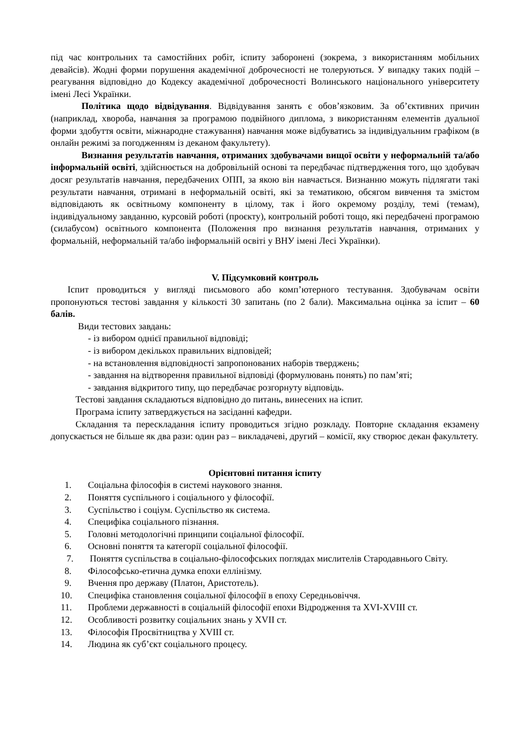під час контрольних та самостійних робіт, іспиту заборонені (зокрема, з використанням мобільних девайсів). Жодні форми порушення академічної доброчесності не толеруються. У випадку таких подій – реагування відповідно до Кодексу академічної доброчесності Волинського національного університету імені Лесі Українки.
Політика щодо відвідування. Відвідування занять є обов’язковим. За об’єктивних причин (наприклад, хвороба, навчання за програмою подвійного диплома, з використанням елементів дуальної форми здобуття освіти, міжнародне стажування) навчання може відбуватись за індивідуальним графіком (в онлайн режимі за погодженням із деканом факультету).
Визнання результатів навчання, отриманих здобувачами вищої освіти у неформальній та/або інформальній освіті, здійснюється на добровільній основі та передбачає підтвердження того, що здобувач досяг результатів навчання, передбачених ОПП, за якою він навчається. Визнанню можуть підлягати такі результати навчання, отримані в неформальній освіті, які за тематикою, обсягом вивчення та змістом відповідають як освітньому компоненту в цілому, так і його окремому розділу, темі (темам), індивідуальному завданню, курсовій роботі (проєкту), контрольній роботі тощо, які передбачені програмою (силабусом) освітнього компонента (Положення про визнання результатів навчання, отриманих у формальній, неформальній та/або інформальній освіті у ВНУ імені Лесі Українки).
V. Підсумковий контроль
Іспит проводиться у вигляді письмового або комп’ютерного тестування. Здобувачам освіти пропонуються тестові завдання у кількості 30 запитань (по 2 бали). Максимальна оцінка за іспит – 60 балів.
Види тестових завдань:
- із вибором однієї правильної відповіді;
- із вибором декількох правильних відповідей;
- на встановлення відповідності запропонованих наборів тверджень;
- завдання на відтворення правильної відповіді (формулювань понять) по пам’яті;
- завдання відкритого типу, що передбачає розгорнуту відповідь.
Тестові завдання складаються відповідно до питань, винесених на іспит.
Програма іспиту затверджується на засіданні кафедри.
Складання та перескладання іспиту проводиться згідно розкладу. Повторне складання екзамену допускається не більше як два рази: один раз – викладачеві, другий – комісії, яку створює декан факультету.
Орієнтовні питання іспиту
1. Соціальна філософія в системі наукового знання.
2. Поняття суспільного і соціального у філософії.
3. Суспільство і соціум. Суспільство як система.
4. Специфіка соціального пізнання.
5. Головні методологічні принципи соціальної філософії.
6. Основні поняття та категорії соціальної філософії.
7. Поняття суспільства в соціально-філософських поглядах мислителів Стародавнього Світу.
8. Філософсько-етична думка епохи еллінізму.
9. Вчення про державу (Платон, Аристотель).
10. Специфіка становлення соціальної філософії в епоху Середньовіччя.
11. Проблеми державності в соціальній філософії епохи Відродження та XVI-XVIII ст.
12. Особливості розвитку соціальних знань у XVII ст.
13. Філософія Просвітництва у XVIII ст.
14. Людина як суб’єкт соціального процесу.